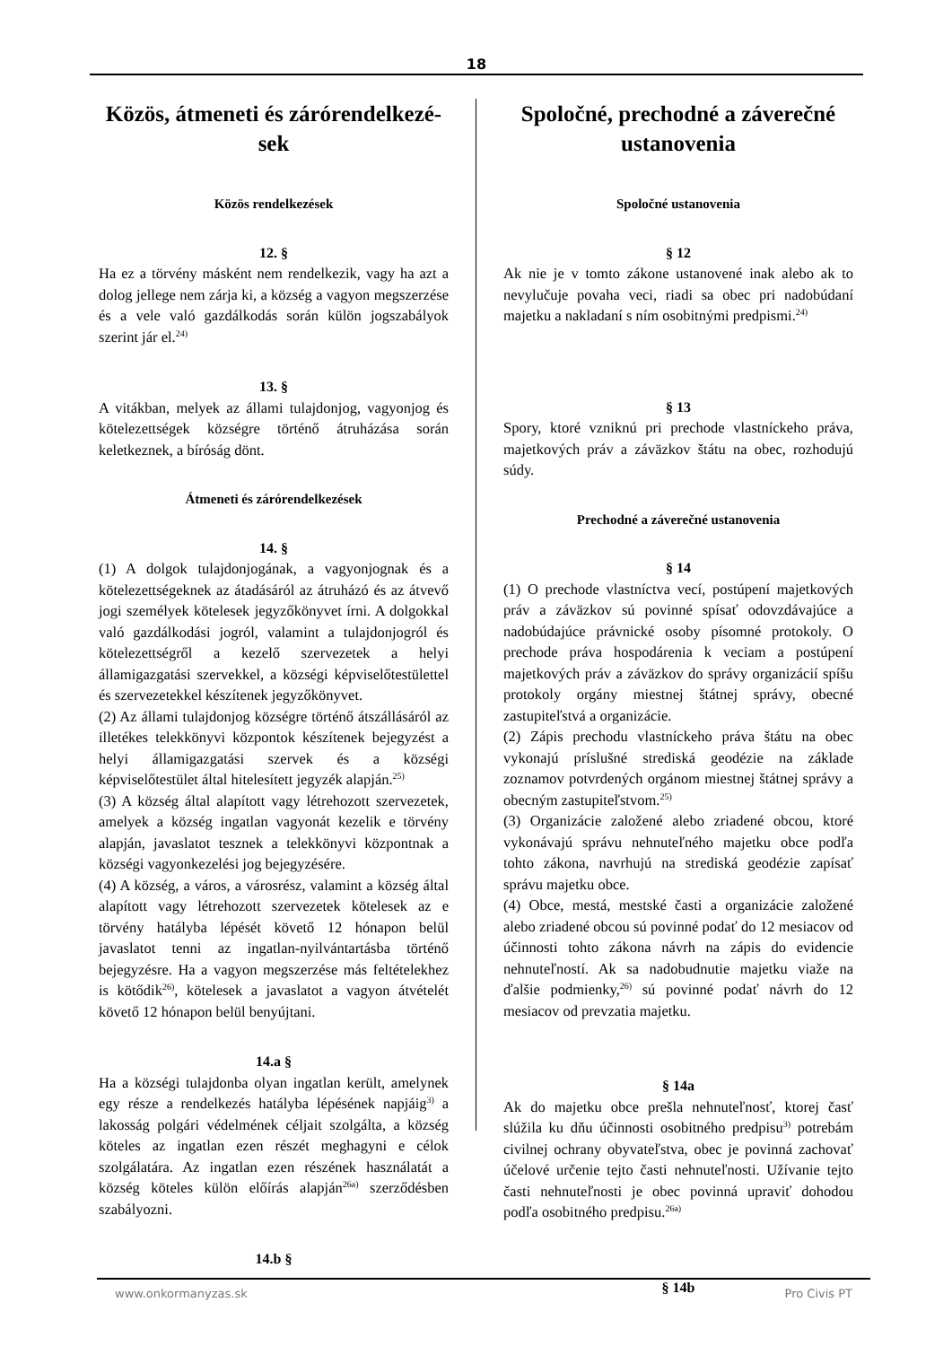18
Közös, átmeneti és zárórendelkezé-
sek
Közös rendelkezések
12. §
Ha ez a törvény másként nem rendelkezik, vagy ha azt a dolog jellege nem zárja ki, a község a vagyon megszerzése és a vele való gazdálkodás során külön jogszabályok szerint jár el.<sup>24)</sup>
13. §
A vitákban, melyek az állami tulajdonjog, vagyonjog és kötelezettségek községre történő átruházása során keletkeznek, a bíróság dönt.
Átmeneti és zárórendelkezések
14. §
(1) A dolgok tulajdonjogának, a vagyonjognak és a kötelezettségeknek az átadásáról az átruházó és az átvevő jogi személyek kötelesek jegyzőkönyvet írni. A dolgokkal való gazdálkodási jogról, valamint a tulajdonjogról és kötelezettségről a kezelő szervezetek a helyi államigazgatási szervekkel, a községi képviselőtestülettel és szervezetekkel készítenek jegyzőkönyvet.
(2) Az állami tulajdonjog községre történő átszállásáról az illetékes telekkönyvi központok készítenek bejegyzést a helyi államigazgatási szervek és a községi képviselőtestület által hitelesített jegyzék alapján.<sup>25)</sup>
(3) A község által alapított vagy létrehozott szervezetek, amelyek a község ingatlan vagyonát kezelik e törvény alapján, javaslatot tesznek a telekkönyvi központnak a községi vagyonkezelési jog bejegyzésére.
(4) A község, a város, a városrész, valamint a község által alapított vagy létrehozott szervezetek kötelesek az e törvény hatályba lépését követő 12 hónapon belül javaslatot tenni az ingatlan-nyilvántartásba történő bejegyzésre. Ha a vagyon megszerzése más feltételekhez is kötődik<sup>26)</sup>, kötelesek a javaslatot a vagyon átvételét követő 12 hónapon belül benyújtani.
14.a §
Ha a községi tulajdonba olyan ingatlan került, amelynek egy része a rendelkezés hatályba lépésének napjáig<sup>3)</sup> a lakosság polgári védelmének céljait szolgálta, a község köteles az ingatlan ezen részét meghagyni e célok szolgálatára. Az ingatlan ezen részének használatát a község köteles külön előírás alapján<sup>26a)</sup> szerződésben szabályozni.
14.b §
Spoločné, prechodné a záverečné ustanovenia
Spoločné ustanovenia
§ 12
Ak nie je v tomto zákone ustanovené inak alebo ak to nevylučuje povaha veci, riadi sa obec pri nadobúdaní majetku a nakladaní s ním osobitnými predpismi.<sup>24)</sup>
§ 13
Spory, ktoré vzniknú pri prechode vlastníckeho práva, majetkových práv a záväzkov štátu na obec, rozhodujú súdy.
Prechodné a záverečné ustanovenia
§ 14
(1) O prechode vlastníctva vecí, postúpení majetkových práv a záväzkov sú povinné spísať odovzdávajúce a nadobúdajúce právnické osoby písomné protokoly. O prechode práva hospodárenia k veciam a postúpení majetkových práv a záväzkov do správy organizácií spíšu protokoly orgány miestnej štátnej správy, obecné zastupiteľstvá a organizácie.
(2) Zápis prechodu vlastníckeho práva štátu na obec vykonajú príslušné strediská geodézie na základe zoznamov potvrdených orgánom miestnej štátnej správy a obecným zastupiteľstvom.<sup>25)</sup>
(3) Organizácie založené alebo zriadené obcou, ktoré vykonávajú správu nehnuteľného majetku obce podľa tohto zákona, navrhujú na strediská geodézie zapísať správu majetku obce.
(4) Obce, mestá, mestské časti a organizácie založené alebo zriadené obcou sú povinné podať do 12 mesiacov od účinnosti tohto zákona návrh na zápis do evidencie nehnuteľností. Ak sa nadobudnutie majetku viaže na ďalšie podmienky,<sup>26)</sup> sú povinné podať návrh do 12 mesiacov od prevzatia majetku.
§ 14a
Ak do majetku obce prešla nehnuteľnosť, ktorej časť slúžila ku dňu účinnosti osobitného predpisu<sup>3)</sup> potrebám civilnej ochrany obyvateľstva, obec je povinná zachovať účelové určenie tejto časti nehnuteľnosti. Užívanie tejto časti nehnuteľnosti je obec povinná upraviť dohodou podľa osobitného predpisu.<sup>26a)</sup>
§ 14b
www.onkormanyzas.sk Pro Civis PT